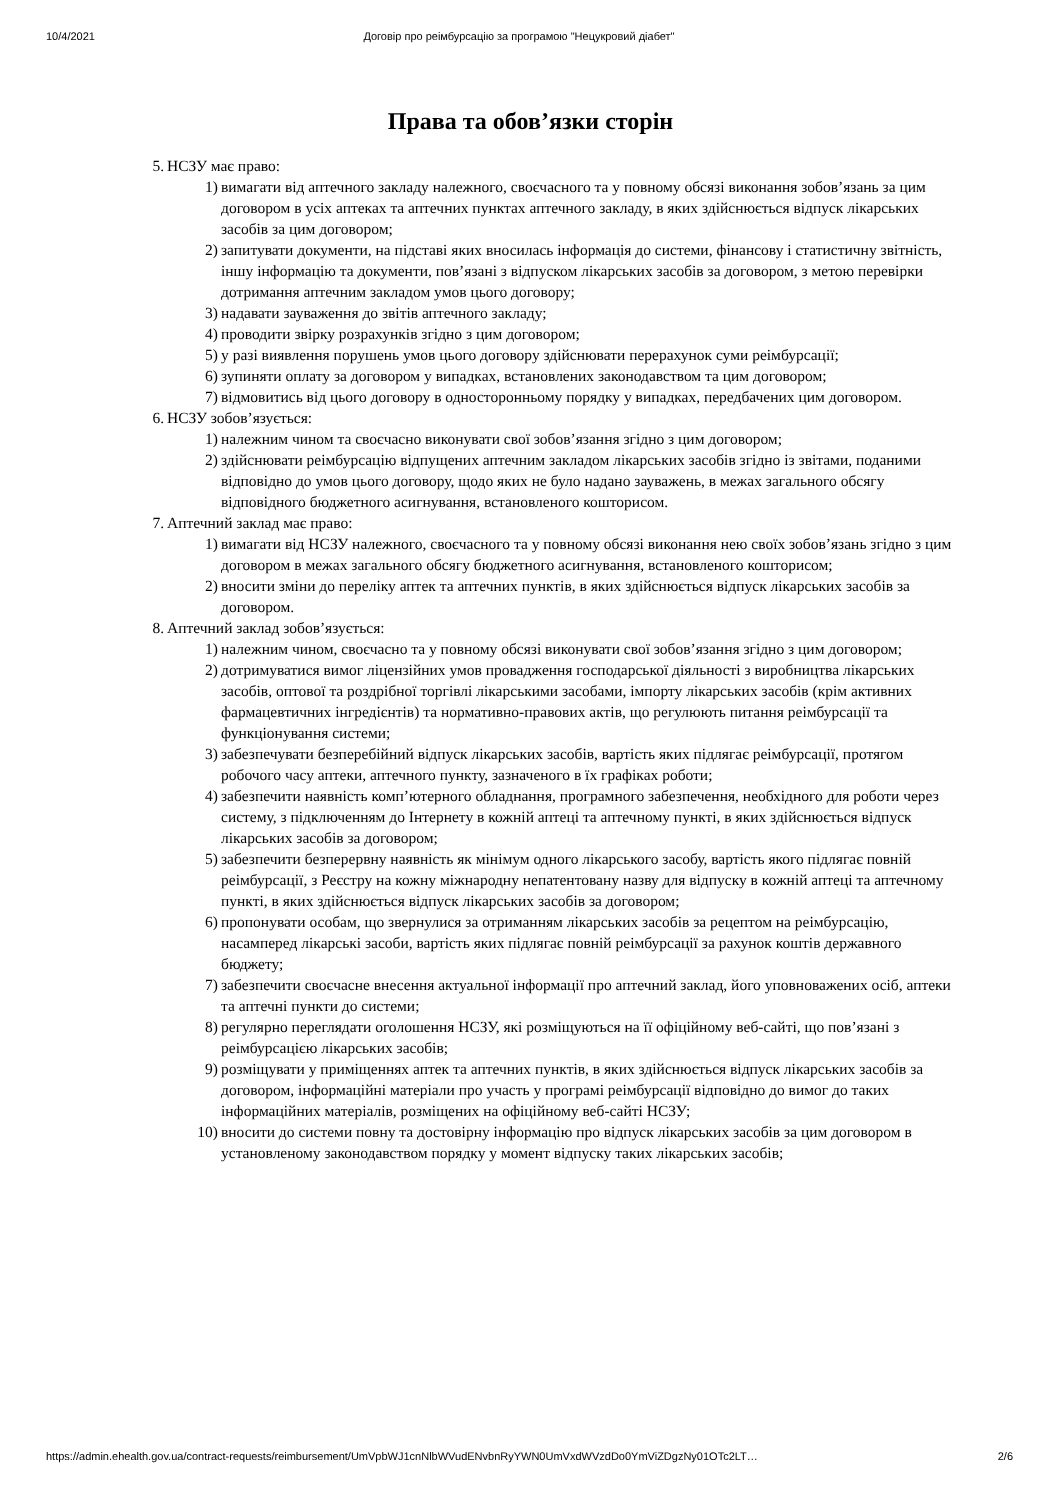10/4/2021 Договір про реімбурсацію за програмою "Нецукровий діабет"
Права та обов’язки сторін
5. НСЗУ має право:
1) вимагати від аптечного закладу належного, своєчасного та у повному обсязі виконання зобов’язань за цим договором в усіх аптеках та аптечних пунктах аптечного закладу, в яких здійснюється відпуск лікарських засобів за цим договором;
2) запитувати документи, на підставі яких вносилась інформація до системи, фінансову і статистичну звітність, іншу інформацію та документи, пов’язані з відпуском лікарських засобів за договором, з метою перевірки дотримання аптечним закладом умов цього договору;
3) надавати зауваження до звітів аптечного закладу;
4) проводити звірку розрахунків згідно з цим договором;
5) у разі виявлення порушень умов цього договору здійснювати перерахунок суми реімбурсації;
6) зупиняти оплату за договором у випадках, встановлених законодавством та цим договором;
7) відмовитись від цього договору в односторонньому порядку у випадках, передбачених цим договором.
6. НСЗУ зобов’язується:
1) належним чином та своєчасно виконувати свої зобов’язання згідно з цим договором;
2) здійснювати реімбурсацію відпущених аптечним закладом лікарських засобів згідно із звітами, поданими відповідно до умов цього договору, щодо яких не було надано зауважень, в межах загального обсягу відповідного бюджетного асигнування, встановленого кошторисом.
7. Аптечний заклад має право:
1) вимагати від НСЗУ належного, своєчасного та у повному обсязі виконання нею своїх зобов’язань згідно з цим договором в межах загального обсягу бюджетного асигнування, встановленого кошторисом;
2) вносити зміни до переліку аптек та аптечних пунктів, в яких здійснюється відпуск лікарських засобів за договором.
8. Аптечний заклад зобов’язується:
1) належним чином, своєчасно та у повному обсязі виконувати свої зобов’язання згідно з цим договором;
2) дотримуватися вимог ліцензійних умов провадження господарської діяльності з виробництва лікарських засобів, оптової та роздрібної торгівлі лікарськими засобами, імпорту лікарських засобів (крім активних фармацевтичних інгредієнтів) та нормативно-правових актів, що регулюють питання реімбурсації та функціонування системи;
3) забезпечувати безперебійний відпуск лікарських засобів, вартість яких підлягає реімбурсації, протягом робочого часу аптеки, аптечного пункту, зазначеного в їх графіках роботи;
4) забезпечити наявність комп’ютерного обладнання, програмного забезпечення, необхідного для роботи через систему, з підключенням до Інтернету в кожній аптеці та аптечному пункті, в яких здійснюється відпуск лікарських засобів за договором;
5) забезпечити безперервну наявність як мінімум одного лікарського засобу, вартість якого підлягає повній реімбурсації, з Реєстру на кожну міжнародну непатентовану назву для відпуску в кожній аптеці та аптечному пункті, в яких здійснюється відпуск лікарських засобів за договором;
6) пропонувати особам, що звернулися за отриманням лікарських засобів за рецептом на реімбурсацію, насамперед лікарські засоби, вартість яких підлягає повній реімбурсації за рахунок коштів державного бюджету;
7) забезпечити своєчасне внесення актуальної інформації про аптечний заклад, його уповноважених осіб, аптеки та аптечні пункти до системи;
8) регулярно переглядати оголошення НСЗУ, які розміщуються на її офіційному веб-сайті, що пов’язані з реімбурсацією лікарських засобів;
9) розміщувати у приміщеннях аптек та аптечних пунктів, в яких здійснюється відпуск лікарських засобів за договором, інформаційні матеріали про участь у програмі реімбурсації відповідно до вимог до таких інформаційних матеріалів, розміщених на офіційному веб-сайті НСЗУ;
10) вносити до системи повну та достовірну інформацію про відпуск лікарських засобів за цим договором в установленому законодавством порядку у момент відпуску таких лікарських засобів;
https://admin.ehealth.gov.ua/contract-requests/reimbursement/UmVpbWJ1cnNlbWVudENvbnRyYWN0UmVxdWVzdDo0YmViZDgzNy01OTc2LT… 2/6